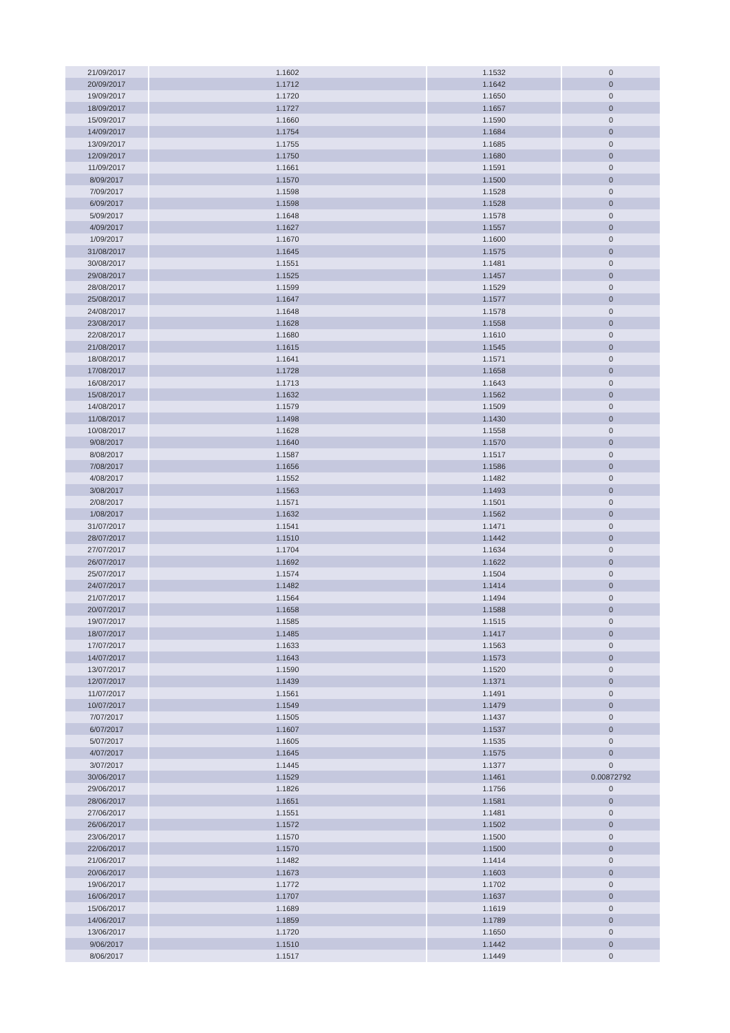| 21/09/2017 | 1.1602 | 1.1532 | 0 |
| 20/09/2017 | 1.1712 | 1.1642 | 0 |
| 19/09/2017 | 1.1720 | 1.1650 | 0 |
| 18/09/2017 | 1.1727 | 1.1657 | 0 |
| 15/09/2017 | 1.1660 | 1.1590 | 0 |
| 14/09/2017 | 1.1754 | 1.1684 | 0 |
| 13/09/2017 | 1.1755 | 1.1685 | 0 |
| 12/09/2017 | 1.1750 | 1.1680 | 0 |
| 11/09/2017 | 1.1661 | 1.1591 | 0 |
| 8/09/2017 | 1.1570 | 1.1500 | 0 |
| 7/09/2017 | 1.1598 | 1.1528 | 0 |
| 6/09/2017 | 1.1598 | 1.1528 | 0 |
| 5/09/2017 | 1.1648 | 1.1578 | 0 |
| 4/09/2017 | 1.1627 | 1.1557 | 0 |
| 1/09/2017 | 1.1670 | 1.1600 | 0 |
| 31/08/2017 | 1.1645 | 1.1575 | 0 |
| 30/08/2017 | 1.1551 | 1.1481 | 0 |
| 29/08/2017 | 1.1525 | 1.1457 | 0 |
| 28/08/2017 | 1.1599 | 1.1529 | 0 |
| 25/08/2017 | 1.1647 | 1.1577 | 0 |
| 24/08/2017 | 1.1648 | 1.1578 | 0 |
| 23/08/2017 | 1.1628 | 1.1558 | 0 |
| 22/08/2017 | 1.1680 | 1.1610 | 0 |
| 21/08/2017 | 1.1615 | 1.1545 | 0 |
| 18/08/2017 | 1.1641 | 1.1571 | 0 |
| 17/08/2017 | 1.1728 | 1.1658 | 0 |
| 16/08/2017 | 1.1713 | 1.1643 | 0 |
| 15/08/2017 | 1.1632 | 1.1562 | 0 |
| 14/08/2017 | 1.1579 | 1.1509 | 0 |
| 11/08/2017 | 1.1498 | 1.1430 | 0 |
| 10/08/2017 | 1.1628 | 1.1558 | 0 |
| 9/08/2017 | 1.1640 | 1.1570 | 0 |
| 8/08/2017 | 1.1587 | 1.1517 | 0 |
| 7/08/2017 | 1.1656 | 1.1586 | 0 |
| 4/08/2017 | 1.1552 | 1.1482 | 0 |
| 3/08/2017 | 1.1563 | 1.1493 | 0 |
| 2/08/2017 | 1.1571 | 1.1501 | 0 |
| 1/08/2017 | 1.1632 | 1.1562 | 0 |
| 31/07/2017 | 1.1541 | 1.1471 | 0 |
| 28/07/2017 | 1.1510 | 1.1442 | 0 |
| 27/07/2017 | 1.1704 | 1.1634 | 0 |
| 26/07/2017 | 1.1692 | 1.1622 | 0 |
| 25/07/2017 | 1.1574 | 1.1504 | 0 |
| 24/07/2017 | 1.1482 | 1.1414 | 0 |
| 21/07/2017 | 1.1564 | 1.1494 | 0 |
| 20/07/2017 | 1.1658 | 1.1588 | 0 |
| 19/07/2017 | 1.1585 | 1.1515 | 0 |
| 18/07/2017 | 1.1485 | 1.1417 | 0 |
| 17/07/2017 | 1.1633 | 1.1563 | 0 |
| 14/07/2017 | 1.1643 | 1.1573 | 0 |
| 13/07/2017 | 1.1590 | 1.1520 | 0 |
| 12/07/2017 | 1.1439 | 1.1371 | 0 |
| 11/07/2017 | 1.1561 | 1.1491 | 0 |
| 10/07/2017 | 1.1549 | 1.1479 | 0 |
| 7/07/2017 | 1.1505 | 1.1437 | 0 |
| 6/07/2017 | 1.1607 | 1.1537 | 0 |
| 5/07/2017 | 1.1605 | 1.1535 | 0 |
| 4/07/2017 | 1.1645 | 1.1575 | 0 |
| 3/07/2017 | 1.1445 | 1.1377 | 0 |
| 30/06/2017 | 1.1529 | 1.1461 | 0.00872792 |
| 29/06/2017 | 1.1826 | 1.1756 | 0 |
| 28/06/2017 | 1.1651 | 1.1581 | 0 |
| 27/06/2017 | 1.1551 | 1.1481 | 0 |
| 26/06/2017 | 1.1572 | 1.1502 | 0 |
| 23/06/2017 | 1.1570 | 1.1500 | 0 |
| 22/06/2017 | 1.1570 | 1.1500 | 0 |
| 21/06/2017 | 1.1482 | 1.1414 | 0 |
| 20/06/2017 | 1.1673 | 1.1603 | 0 |
| 19/06/2017 | 1.1772 | 1.1702 | 0 |
| 16/06/2017 | 1.1707 | 1.1637 | 0 |
| 15/06/2017 | 1.1689 | 1.1619 | 0 |
| 14/06/2017 | 1.1859 | 1.1789 | 0 |
| 13/06/2017 | 1.1720 | 1.1650 | 0 |
| 9/06/2017 | 1.1510 | 1.1442 | 0 |
| 8/06/2017 | 1.1517 | 1.1449 | 0 |